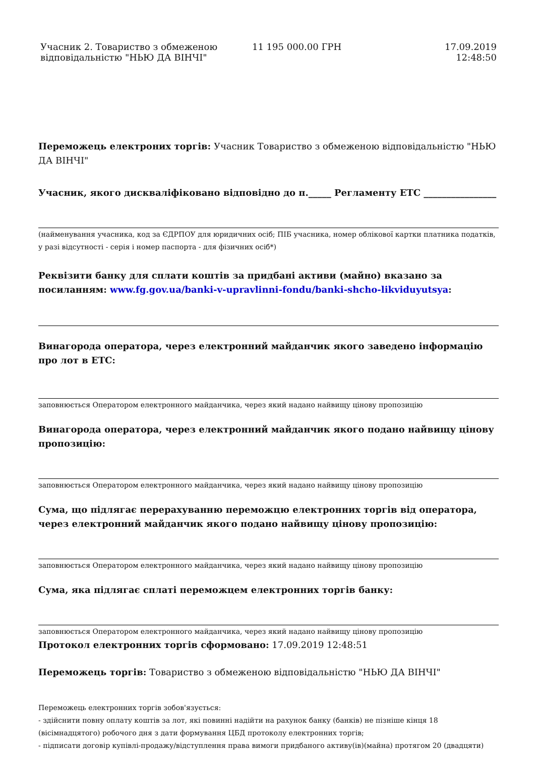| Учасник 2. Товариство з обмеженою відповідальністю "НЬЮ ДА ВІНЧІ" | 11 195 000.00 ГРН | 17.09.2019 12:48:50 |
Переможець електроних торгів: Учасник Товариство з обмеженою відповідальністю "НЬЮ ДА ВІНЧІ"
Учасник, якого дискваліфіковано відповідно до п._____ Регламенту ЕТС ________________
(найменування учасника, код за ЄДРПОУ для юридичних осіб; ПІБ учасника, номер облікової картки платника податків, у разі відсутності - серія і номер паспорта - для фізичних осіб*)
Реквізити банку для сплати коштів за придбані активи (майно) вказано за посиланням: www.fg.gov.ua/banki-v-upravlinni-fondu/banki-shcho-likviduyutsya:
Винагорода оператора, через електронний майданчик якого заведено інформацію про лот в ЕТС:
заповнюється Оператором електронного майданчика, через який надано найвищу цінову пропозицію
Винагорода оператора, через електронний майданчик якого подано найвищу цінову пропозицію:
заповнюється Оператором електронного майданчика, через який надано найвищу цінову пропозицію
Сума, що підлягає перерахуванню переможцю електронних торгів від оператора, через електронний майданчик якого подано найвищу цінову пропозицію:
заповнюється Оператором електронного майданчика, через який надано найвищу цінову пропозицію
Сума, яка підлягає сплаті переможцем електронних торгів банку:
заповнюється Оператором електронного майданчика, через який надано найвищу цінову пропозицію
Протокол електронних торгів сформовано: 17.09.2019 12:48:51
Переможець торгів: Товариство з обмеженою відповідальністю "НЬЮ ДА ВІНЧІ"
Переможець електронних торгів зобов'язується:
- здійснити повну оплату коштів за лот, які повинні надійти на рахунок банку (банків) не пізніше кінця 18 (вісімнадцятого) робочого дня з дати формування ЦБД протоколу електронних торгів;
- підписати договір купівлі-продажу/відступлення права вимоги придбаного активу(ів)(майна) протягом 20 (двадцяти)